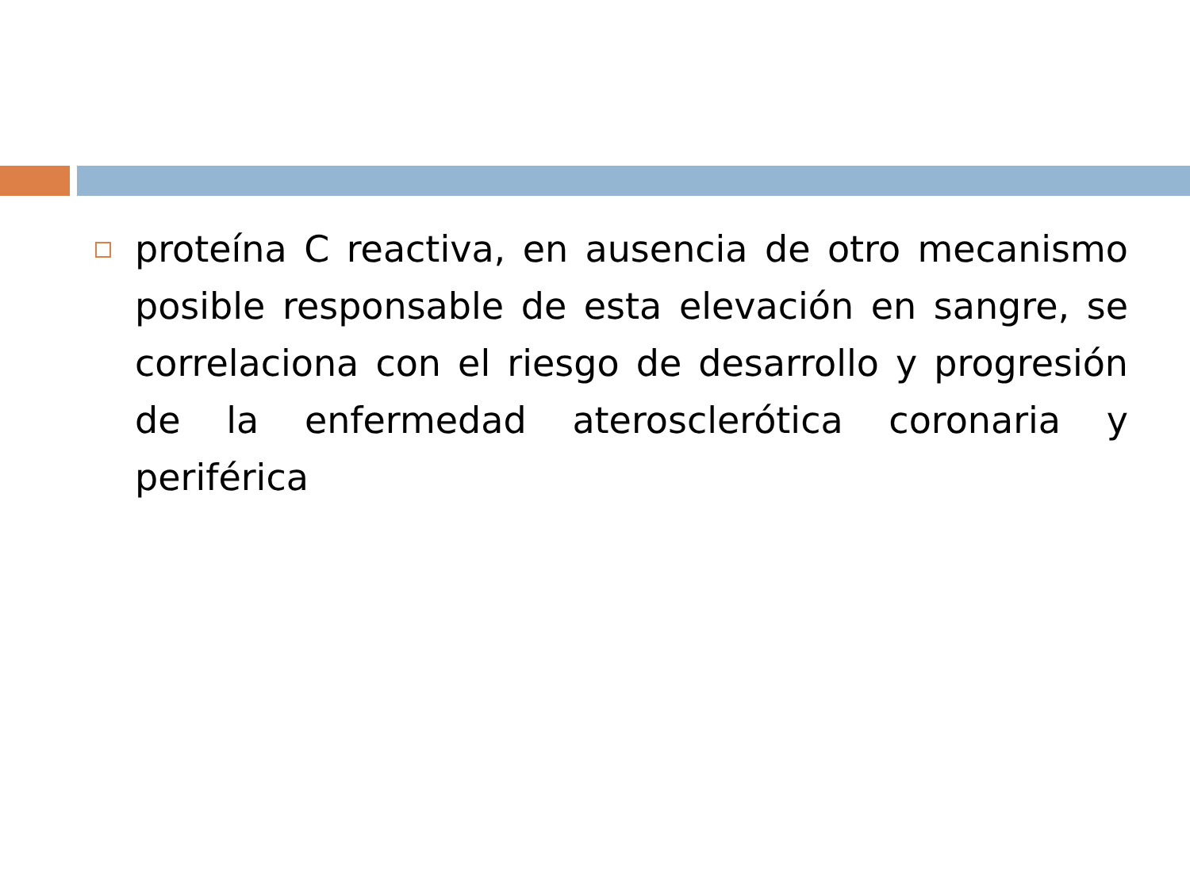proteína C reactiva, en ausencia de otro mecanismo posible responsable de esta elevación en sangre, se correlaciona con el riesgo de desarrollo y progresión de la enfermedad aterosclerótica coronaria y periférica